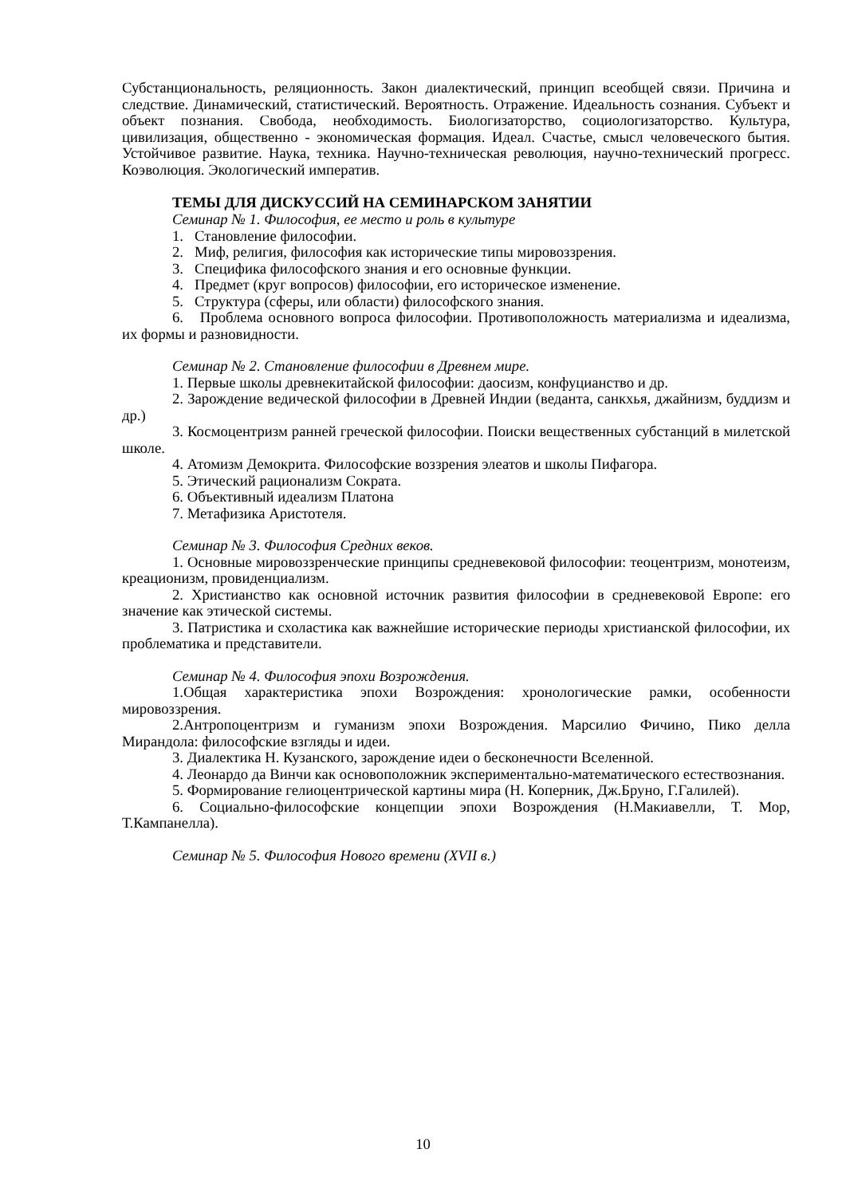Субстанциональность, реляционность. Закон диалектический, принцип всеобщей связи. Причина и следствие. Динамический, статистический. Вероятность. Отражение. Идеальность сознания. Субъект и объект познания. Свобода, необходимость. Биологизаторство, социологизаторство. Культура, цивилизация, общественно - экономическая формация. Идеал. Счастье, смысл человеческого бытия. Устойчивое развитие. Наука, техника. Научно-техническая революция, научно-технический прогресс. Коэволюция. Экологический императив.
ТЕМЫ ДЛЯ ДИСКУССИЙ НА СЕМИНАРСКОМ ЗАНЯТИИ
Семинар № 1. Философия, ее место и роль в культуре
1. Становление философии.
2. Миф, религия, философия как исторические типы мировоззрения.
3. Специфика философского знания и его основные функции.
4. Предмет (круг вопросов) философии, его историческое изменение.
5. Структура (сферы, или области) философского знания.
6. Проблема основного вопроса философии. Противоположность материализма и идеализма, их формы и разновидности.
Семинар № 2. Становление философии в Древнем мире.
1. Первые школы древнекитайской философии: даосизм, конфуцианство и др.
2. Зарождение ведической философии в Древней Индии (веданта, санкхья, джайнизм, буддизм и др.)
3. Космоцентризм ранней греческой философии. Поиски вещественных субстанций в милетской школе.
4. Атомизм Демокрита. Философские воззрения элеатов и школы Пифагора.
5. Этический рационализм Сократа.
6. Объективный идеализм Платона
7. Метафизика Аристотеля.
Семинар № 3. Философия Средних веков.
1. Основные мировоззренческие принципы средневековой философии: теоцентризм, монотеизм, креационизм, провиденциализм.
2. Христианство как основной источник развития философии в средневековой Европе: его значение как этической системы.
3. Патристика и схоластика как важнейшие исторические периоды христианской философии, их проблематика и представители.
Семинар № 4. Философия эпохи Возрождения.
1.Общая характеристика эпохи Возрождения: хронологические рамки, особенности мировоззрения.
2.Антропоцентризм и гуманизм эпохи Возрождения. Марсилио Фичино, Пико делла Мирандола: философские взгляды и идеи.
3. Диалектика Н. Кузанского, зарождение идеи о бесконечности Вселенной.
4. Леонардо да Винчи как основоположник экспериментально-математического естествознания.
5. Формирование гелиоцентрической картины мира (Н. Коперник, Дж.Бруно, Г.Галилей).
6. Социально-философские концепции эпохи Возрождения (Н.Макиавелли, Т. Мор, Т.Кампанелла).
Семинар № 5. Философия Нового времени (XVII в.)
10